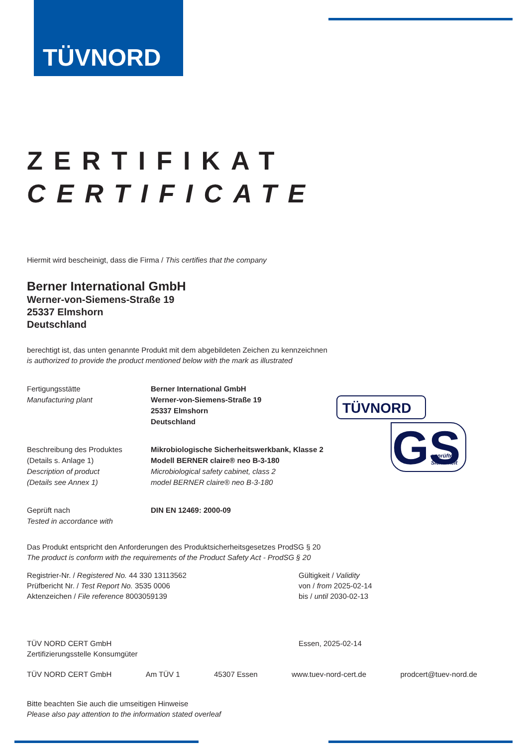TÜVNORD
TÜVNORD
GS
geprüfte
Sicherheit
ZERTIFIKAT
CERTIFICATE
Hiermit wird bescheinigt, dass die Firma / This certifies that the company
Berner International GmbH
Werner-von-Siemens-Straße 19
25337 Elmshorn
Deutschland
berechtigt ist, das unten genannte Produkt mit dem abgebildeten Zeichen zu kennzeichnen
is authorized to provide the product mentioned below with the mark as illustrated
Fertigungsstätte
Manufacturing plant
Berner International GmbH
Werner-von-Siemens-Straße 19
25337 Elmshorn
Deutschland
Beschreibung des Produktes
(Details s. Anlage 1)
Description of product
(Details see Annex 1)
Mikrobiologische Sicherheitswerkbank, Klasse 2
Modell BERNER claire® neo B-3-180
Microbiological safety cabinet, class 2
model BERNER claire® neo B-3-180
Geprüft nach
Tested in accordance with
DIN EN 12469: 2000-09
Das Produkt entspricht den Anforderungen des Produktsicherheitsgesetzes ProdSG § 20
The product is conform with the requirements of the Product Safety Act - ProdSG § 20
Registrier-Nr. / Registered No. 44 330 13113562
Prüfbericht Nr. / Test Report No. 3535 0006
Aktenzeichen / File reference 8003059139
Gültigkeit / Validity
von / from 2025-02-14
bis / until 2030-02-13
TÜV NORD CERT GmbH
Zertifizierungsstelle Konsumgüter
Essen, 2025-02-14
TÜV NORD CERT GmbH Am TÜV 1 45307 Essen www.tuev-nord-cert.de prodcert@tuev-nord.de
Bitte beachten Sie auch die umseitigen Hinweise
Please also pay attention to the information stated overleaf